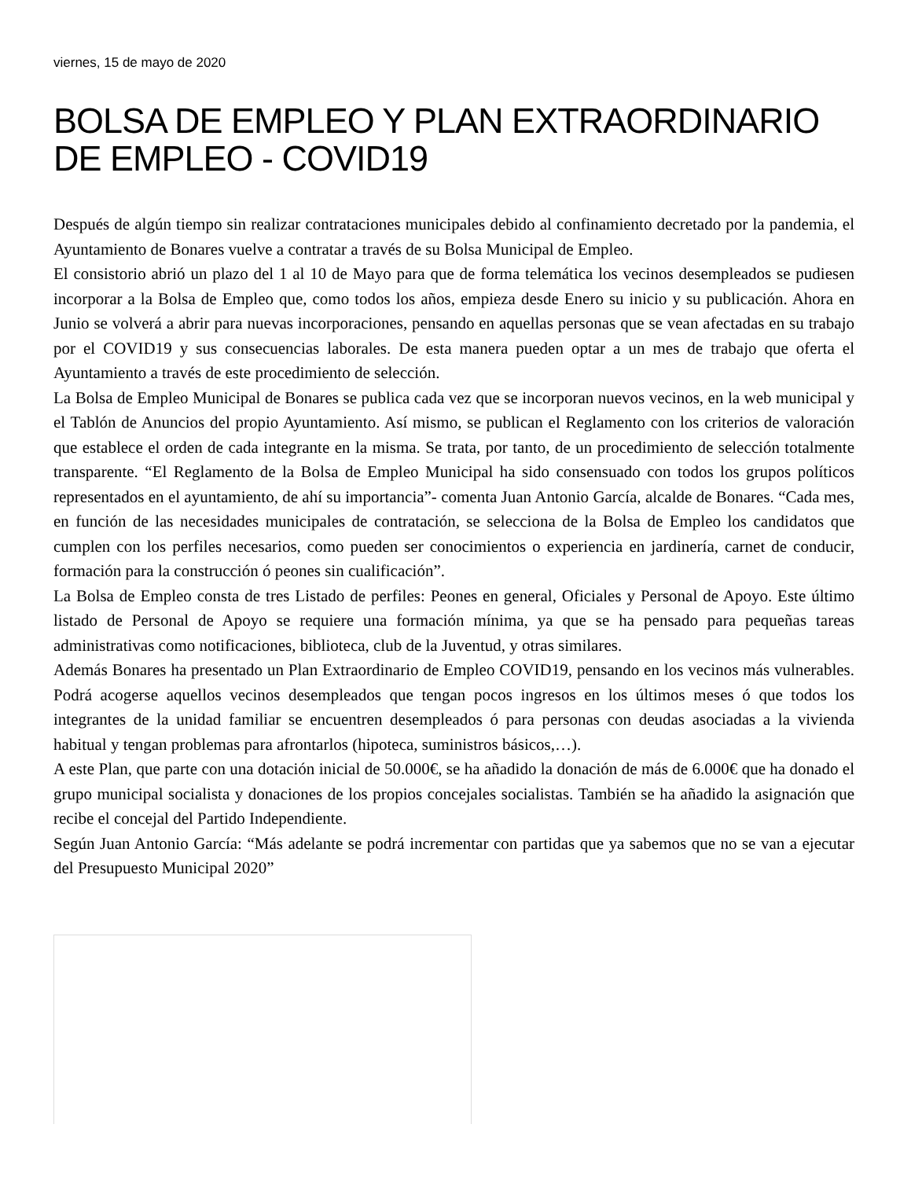viernes, 15 de mayo de 2020
BOLSA DE EMPLEO Y PLAN EXTRAORDINARIO DE EMPLEO - COVID19
Después de algún tiempo sin realizar contrataciones municipales debido al confinamiento decretado por la pandemia, el Ayuntamiento de Bonares vuelve a contratar a través de su Bolsa Municipal de Empleo.
El consistorio abrió un plazo del 1 al 10 de Mayo para que de forma telemática los vecinos desempleados se pudiesen incorporar a la Bolsa de Empleo que, como todos los años, empieza desde Enero su inicio y su publicación. Ahora en Junio se volverá a abrir para nuevas incorporaciones, pensando en aquellas personas que se vean afectadas en su trabajo por el COVID19 y sus consecuencias laborales. De esta manera pueden optar a un mes de trabajo que oferta el Ayuntamiento a través de este procedimiento de selección.
La Bolsa de Empleo Municipal de Bonares se publica cada vez que se incorporan nuevos vecinos, en la web municipal y el Tablón de Anuncios del propio Ayuntamiento. Así mismo, se publican el Reglamento con los criterios de valoración que establece el orden de cada integrante en la misma. Se trata, por tanto, de un procedimiento de selección totalmente transparente. “El Reglamento de la Bolsa de Empleo Municipal ha sido consensuado con todos los grupos políticos representados en el ayuntamiento, de ahí su importancia”- comenta Juan Antonio García, alcalde de Bonares. “Cada mes, en función de las necesidades municipales de contratación, se selecciona de la Bolsa de Empleo los candidatos que cumplen con los perfiles necesarios, como pueden ser conocimientos o experiencia en jardinería, carnet de conducir, formación para la construcción ó peones sin cualificación”.
La Bolsa de Empleo consta de tres Listado de perfiles: Peones en general, Oficiales y Personal de Apoyo. Este último listado de Personal de Apoyo se requiere una formación mínima, ya que se ha pensado para pequeñas tareas administrativas como notificaciones, biblioteca, club de la Juventud, y otras similares.
Además Bonares ha presentado un Plan Extraordinario de Empleo COVID19, pensando en los vecinos más vulnerables. Podrá acogerse aquellos vecinos desempleados que tengan pocos ingresos en los últimos meses ó que todos los integrantes de la unidad familiar se encuentren desempleados ó para personas con deudas asociadas a la vivienda habitual y tengan problemas para afrontarlos (hipoteca, suministros básicos,…).
A este Plan, que parte con una dotación inicial de 50.000€, se ha añadido la donación de más de 6.000€ que ha donado el grupo municipal socialista y donaciones de los propios concejales socialistas. También se ha añadido la asignación que recibe el concejal del Partido Independiente.
Según Juan Antonio García: “Más adelante se podrá incrementar con partidas que ya sabemos que no se van a ejecutar del Presupuesto Municipal 2020”